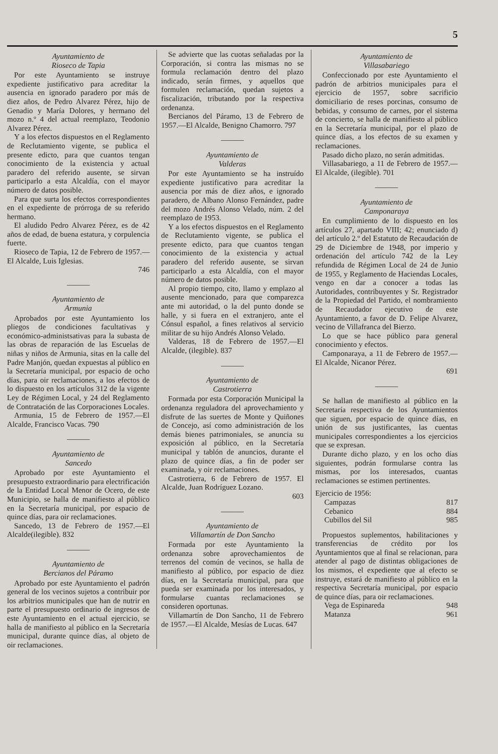5
Ayuntamiento de
Rioseco de Tapia
Por este Ayuntamiento se instruye expediente justificativo para acreditar la ausencia en ignorado paradero por más de diez años, de Pedro Alvarez Pérez, hijo de Genadio y María Dolores, y hermano del mozo n.º 4 del actual reemplazo, Teodonio Alvarez Pérez.
Y a los efectos dispuestos en el Reglamento de Reclutamiento vigente, se publica el presente edicto, para que cuantos tengan conocimiento de la existencia y actual paradero del referido ausente, se sirvan participarlo a esta Alcaldía, con el mayor número de datos posible.
Para que surta los efectos correspondientes en el expediente de prórroga de su referido hermano.
El aludido Pedro Alvarez Pérez, es de 42 años de edad, de buena estatura, y corpulencia fuerte.
Rioseco de Tapia, 12 de Febrero de 1957.—El Alcalde, Luis Iglesias.
746
———
Ayuntamiento de
Armunia
Aprobados por este Ayuntamiento los pliegos de condiciones facultativas y económico-administsativas para la subasta de las obras de reparación de las Escuelas de niñas y niños de Armunia, sitas en la calle del Padre Manjón, quedan expuestas al público en la Secretaría municipal, por espacio de ocho días, para oir reclamaciones, a los efectos de lo dispuesto en los artículos 312 de la vigente Ley de Régimen Local, y 24 del Reglamento de Contratación de las Corporaciones Locales.
Armunia, 15 de Febrero de 1957.—El Alcalde, Francisco Vacas. 790
———
Ayuntamiento de
Sancedo
Aprobado por este Ayuntamiento el presupuesto extraordinario para electrificación de la Entidad Local Menor de Ocero, de este Municipio, se halla de manifiesto al público en la Secretaría municipal, por espacio de quince días, para oir reclamaciones.
Sancedo, 13 de Febrero de 1957.—El Alcalde(ilegible). 832
———
Ayuntamiento de
Bercianos del Páramo
Aprobado por este Ayuntamiento el padrón general de los vecinos sujetos a contribuir por los arbitrios municipales que han de nutrir en parte el presupuesto ordinario de ingresos de este Ayuntamiento en el actual ejercicio, se halla de manifiesto al público en la Secretaría municipal, durante quince días, al objeto de oir reclamaciones.
Se advierte que las cuotas señaladas por la Corporación, si contra las mismas no se formula reclamación dentro del plazo indicado, serán firmes, y aquellos que formulen reclamación, quedan sujetos a fiscalización, tributando por la respectiva ordenanza.
Bercianos del Páramo, 13 de Febrero de 1957.—El Alcalde, Benigno Chamorro. 797
———
Ayuntamiento de
Valderas
Por este Ayuntamiento se ha instruído expediente justificativo para acreditar la ausencia por más de diez años, e ignorado paradero, de Albano Alonso Fernández, padre del mozo Andrés Alonso Velado, núm. 2 del reemplazo de 1953.
Y a los efectos dispuestos en el Reglamento de Reclutamiento vigente, se publica el presente edicto, para que cuantos tengan conocimiento de la existencia y actual paradero del referido ausente, se sirvan participarlo a esta Alcaldía, con el mayor número de datos posible.
Al propio tiempo, cito, llamo y emplazo al ausente mencionado, para que comparezca ante mi autoridad, o la del punto donde se halle, y si fuera en el extranjero, ante el Cónsul español, a fines relativos al servicio militar de su hijo Andrés Alonso Velado.
Valderas, 18 de Febrero de 1957.—El Alcalde, (ilegible). 837
———
Ayuntamiento de
Castrotierra
Formada por esta Corporación Municipal la ordenanza reguladora del aprovechamiento y disfrute de las suertes de Monte y Quiñones de Concejo, así como administración de los demás bienes patrimoniales, se anuncia su exposición al público, en la Secretaría municipal y tablón de anuncios, durante el plazo de quince días, a fin de poder ser examinada, y oir reclamaciones.
Castrotierra, 6 de Febrero de 1957. El Alcalde, Juan Rodríguez Lozano.
603
———
Ayuntamiento de
Villamartín de Don Sancho
Formada por este Ayuntamiento la ordenanza sobre aprovechamientos de terrenos del común de vecinos, se halla de manifiesto al público, por espacio de diez días, en la Secretaría municipal, para que pueda ser examinada por los interesados, y formularse cuantas reclamaciones se consideren oportunas.
Villamartín de Don Sancho, 11 de Febrero de 1957.—El Alcalde, Mesías de Lucas. 647
Ayuntamiento de
Villasabariego
Confeccionado por este Ayuntamiento el padrón de arbitrios municipales para el ejercicio de 1957, sobre sacrificio domiciliario de reses porcinas, consumo de bebidas, y consumo de carnes, por el sistema de concierto, se halla de manifiesto al público en la Secretaría municipal, por el plazo de quince días, a los efectos de su examen y reclamaciones.
Pasado dicho plazo, no serán admitidas.
Villasabariego, a 11 de Febrero de 1957.—El Alcalde, (ilegible). 701
———
Ayuntamiento de
Camponaraya
En cumplimiento de lo dispuesto en los artículos 27, apartado VIII; 42; enunciado d) del artículo 2.º del Estatuto de Recaudación de 29 de Diciembre de 1948, por imperio y ordenación del artículo 742 de la Ley refundida de Régimen Local de 24 de Junio de 1955, y Reglamento de Haciendas Locales, vengo en dar a conocer a todas las Autoridades, contribuyentes y Sr. Registrador de la Propiedad del Partido, el nombramiento de Recaudador ejecutivo de este Ayuntamiento, a favor de D. Felipe Alvarez, vecino de Villafranca del Bierzo.
Lo que se hace público para general conocimiento y efectos.
Camponaraya, a 11 de Febrero de 1957.—El Alcalde, Nicanor Pérez.
691
———
Se hallan de manifiesto al público en la Secretaría respectiva de los Ayuntamientos que siguen, por espacio de quince días, en unión de sus justificantes, las cuentas municipales correspondientes a los ejercicios que se expresan.
Durante dicho plazo, y en los ocho días siguientes, podrán formularse contra las mismas, por los interesados, cuantas reclamaciones se estimen pertinentes.
Ejercicio de 1956:
Campazas 817
Cebanico 884
Cubillos del Sil 985
Propuestos suplementos, habilitaciones y transferencias de crédito por los Ayuntamientos que al final se relacionan, para atender al pago de distintas obligaciones de los mismos, el expediente que al efecto se instruye, estará de manifiesto al público en la respectiva Secretaría municipal, por espacio de quince días, para oir reclamaciones.
Vega de Espinareda 948
Matanza 961